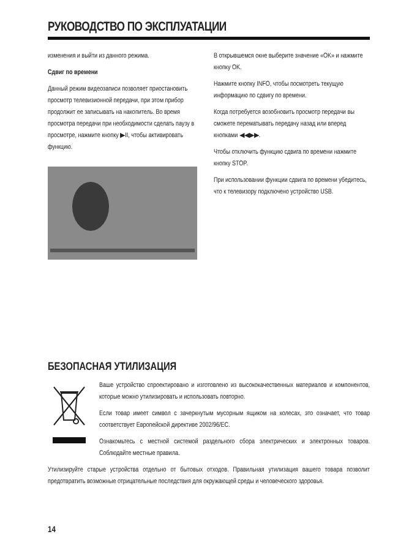РУКОВОДСТВО ПО ЭКСПЛУАТАЦИИ
изменения и выйти из данного режима.
Сдвиг по времени
Данный режим видеозаписи позволяет приостановить просмотр телевизионной передачи, при этом прибор продолжит ее записывать на накопитель. Во время просмотра передачи при необходимости сделать паузу в просмотре, нажмите кнопку ▶II, чтобы активировать функцию.
В открывшемся окне выберите значение «OK» и нажмите кнопку OK.
Нажмите кнопку INFO, чтобы посмотреть текущую информацию по сдвигу по времени.
Когда потребуется возобновить просмотр передачи вы сможете перематывать передачу назад или вперед кнопками ◀◀▶▶.
Чтобы отключить функцию сдвига по времени нажмите кнопку STOP.
При использовании функции сдвига по времени убедитесь, что к телевизору подключено устройство USB.
БЕЗОПАСНАЯ УТИЛИЗАЦИЯ
Ваше устройство спроектировано и изготовлено из высококачественных материалов и компонентов, которые можно утилизировать и использовать повторно.
Если товар имеет символ с зачеркнутым мусорным ящиком на колесах, это означает, что товар соответствует Европейской директиве 2002/96/EC.
Ознакомьтесь с местной системой раздельного сбора электрических и электронных товаров. Соблюдайте местные правила.
Утилизируйте старые устройства отдельно от бытовых отходов. Правильная утилизация вашего товара позволит предотвратить возможные отрицательные последствия для окружающей среды и человеческого здоровья.
14